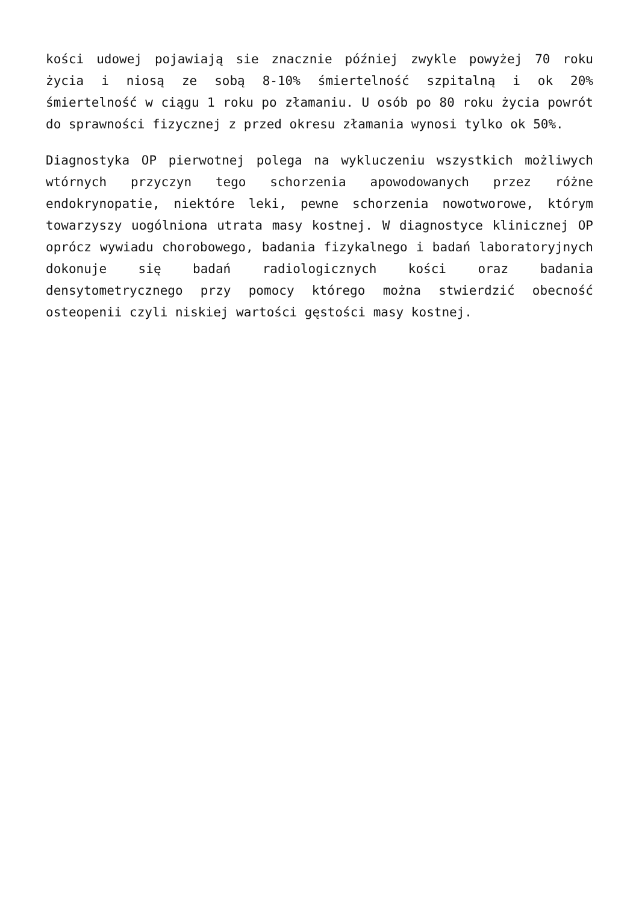kości udowej pojawiają sie znacznie później zwykle powyżej 70 roku życia i niosą ze sobą 8-10% śmiertelność szpitalną i ok 20% śmiertelność w ciągu 1 roku po złamaniu. U osób po 80 roku życia powrót do sprawności fizycznej z przed okresu złamania wynosi tylko ok 50%.
Diagnostyka OP pierwotnej polega na wykluczeniu wszystkich możliwych wtórnych przyczyn tego schorzenia apowodowanych przez różne endokrynopatie, niektóre leki, pewne schorzenia nowotworowe, którym towarzyszy uogólniona utrata masy kostnej. W diagnostyce klinicznej OP oprócz wywiadu chorobowego, badania fizykalnego i badań laboratoryjnych dokonuje się badań radiologicznych kości oraz badania densytometrycznego przy pomocy którego można stwierdzić obecność osteopenii czyli niskiej wartości gęstości masy kostnej.